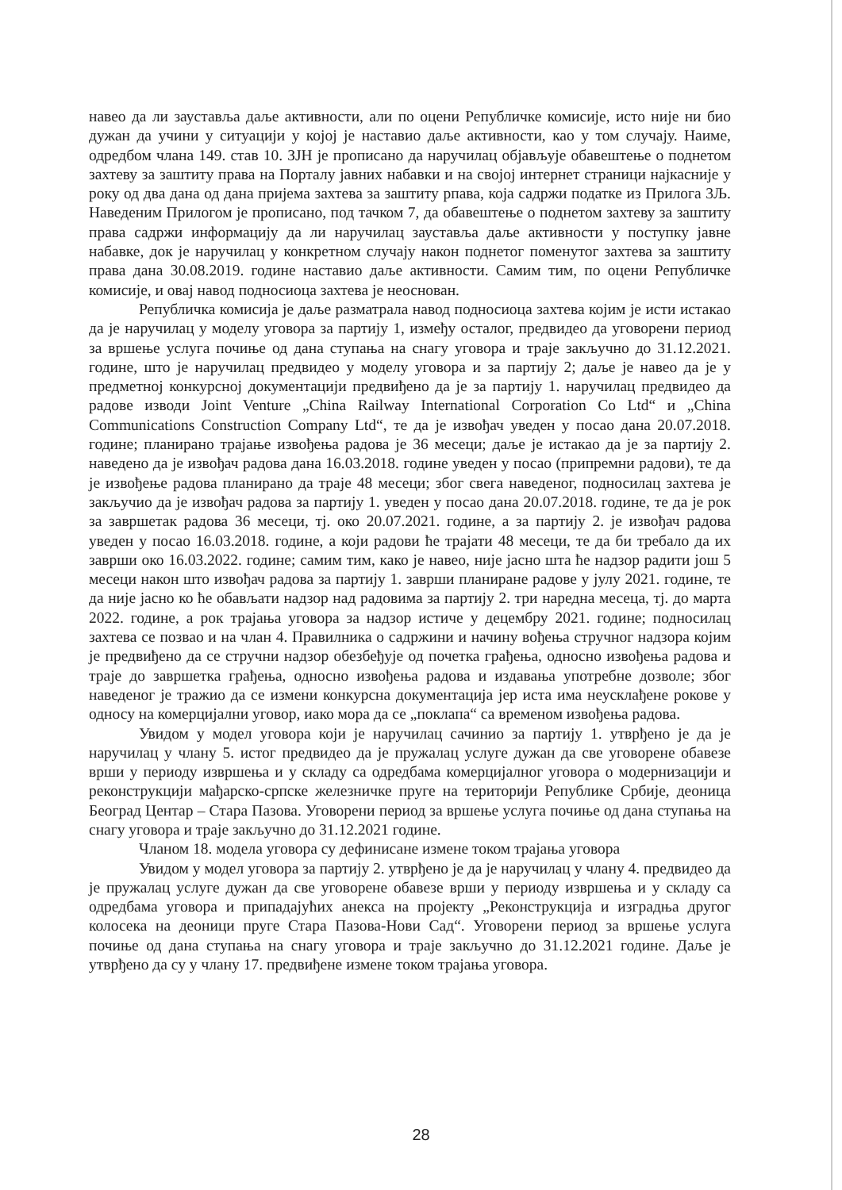навео да ли зауставља даље активности, али по оцени Републичке комисије, исто није ни био дужан да учини у ситуацији у којој је наставио даље активности, као у том случају. Наиме, одредбом члана 149. став 10. ЗЈН је прописано да наручилац објављује обавештење о поднетом захтеву за заштиту права на Порталу јавних набавки и на својој интернет страници најкасније у року од два дана од дана пријема захтева за заштиту рпава, која садржи податке из Прилога 3Љ. Наведеним Прилогом је прописано, под тачком 7, да обавештење о поднетом захтеву за заштиту права садржи информацију да ли наручилац зауставља даље активности у поступку јавне набавке, док је наручилац у конкретном случају након поднетог поменутог захтева за заштиту права дана 30.08.2019. године наставио даље активности. Самим тим, по оцени Републичке комисије, и овај навод подносиоца захтева је неоснован.
Републичка комисија је даље разматрала навод подносиоца захтева којим је исти истакао да је наручилац у моделу уговора за партију 1, између осталог, предвидео да уговорени период за вршење услуга почиње од дана ступања на снагу уговора и траје закључно до 31.12.2021. године, што је наручилац предвидео у моделу уговора и за партију 2; даље је навео да је у предметној конкурсној документацији предвиђено да је за партију 1. наручилац предвидео да радове изводи Joint Venture „China Railway International Corporation Co Ltd“ и „China Communications Construction Company Ltd“, те да је извођач уведен у посао дана 20.07.2018. године; планирано трајање извођења радова је 36 месеци; даље је истакао да је за партију 2. наведено да је извођач радова дана 16.03.2018. године уведен у посао (припремни радови), те да је извођење радова планирано да траје 48 месеци; због свега наведеног, подносилац захтева је закључио да је извођач радова за партију 1. уведен у посао дана 20.07.2018. године, те да је рок за завршетак радова 36 месеци, тј. око 20.07.2021. године, а за партију 2. је извођач радова уведен у посао 16.03.2018. године, а који радови ће трајати 48 месеци, те да би требало да их заврши око 16.03.2022. године; самим тим, како је навео, није јасно шта ће надзор радити још 5 месеци након што извођач радова за партију 1. заврши планиране радове у јулу 2021. године, те да није јасно ко ће обављати надзор над радовима за партију 2. три наредна месеца, тј. до марта 2022. године, а рок трајања уговора за надзор истиче у децембру 2021. године; подносилац захтева се позвао и на члан 4. Правилника о садржини и начину вођења стручног надзора којим је предвиђено да се стручни надзор обезбеђује од почетка грађења, односно извођења радова и траје до завршетка грађења, односно извођења радова и издавања употребне дозволе; због наведеног је тражио да се измени конкурсна документација јер иста има неусклађене рокове у односу на комерцијални уговор, иако мора да се „поклапа“ са временом извођења радова.
Увидом у модел уговора који је наручилац сачинио за партију 1. утврђено је да је наручилац у члану 5. истог предвидео да је пружалац услуге дужан да све уговорене обавезе врши у периоду извршења и у складу са одредбама комерцијалног уговора о модернизацији и реконструкцији мађарско-српске железничке пруге на територији Републике Србије, деоница Београд Центар – Стара Пазова. Уговорени период за вршење услуга почиње од дана ступања на снагу уговора и траје закључно до 31.12.2021 године.
Чланом 18. модела уговора су дефинисане измене током трајања уговора
Увидом у модел уговора за партију 2. утврђено је да је наручилац у члану 4. предвидео да је пружалац услуге дужан да све уговорене обавезе врши у периоду извршења и у складу са одредбама уговора и припадајућих анекса на пројекту „Реконструкција и изградња другог колосека на деоници пруге Стара Пазова-Нови Сад“. Уговорени период за вршење услуга почиње од дана ступања на снагу уговора и траје закључно до 31.12.2021 године. Даље је утврђено да су у члану 17. предвиђене измене током трајања уговора.
28